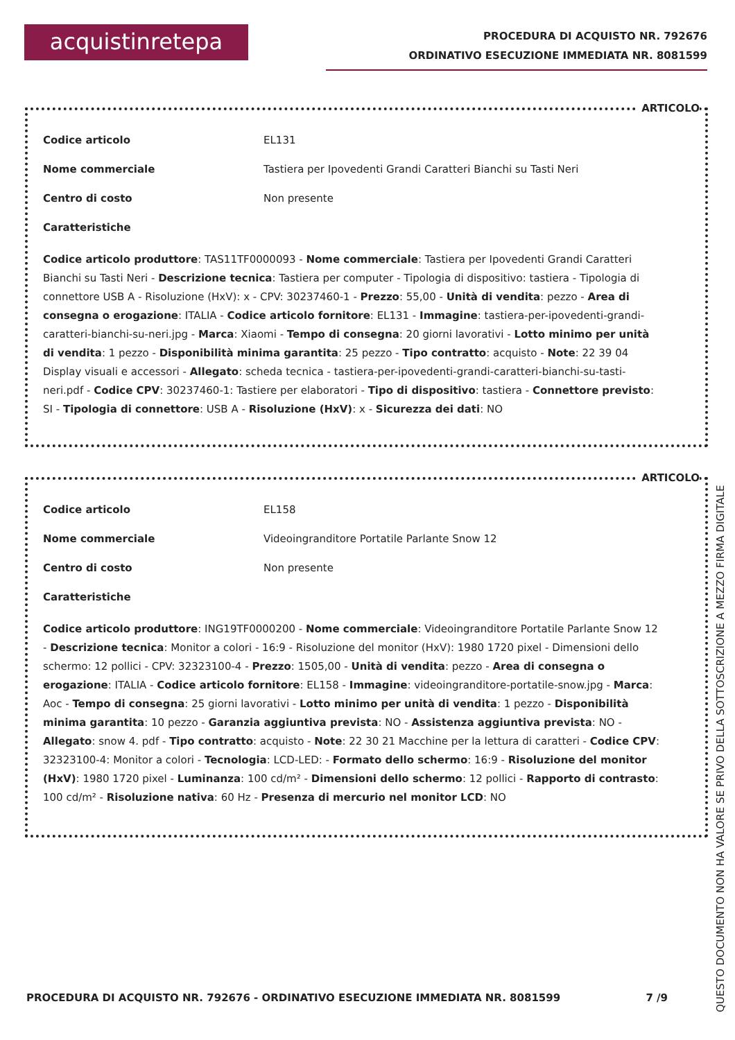acquistinretepa
PROCEDURA DI ACQUISTO NR. 792676
ORDINATIVO ESECUZIONE IMMEDIATA NR. 8081599
ARTICOLO
Codice articolo EL131
Nome commerciale Tastiera per Ipovedenti Grandi Caratteri Bianchi su Tasti Neri
Centro di costo Non presente
Caratteristiche
Codice articolo produttore: TAS11TF0000093 - Nome commerciale: Tastiera per Ipovedenti Grandi Caratteri Bianchi su Tasti Neri - Descrizione tecnica: Tastiera per computer - Tipologia di dispositivo: tastiera - Tipologia di connettore USB A - Risoluzione (HxV): x - CPV: 30237460-1 - Prezzo: 55,00 - Unità di vendita: pezzo - Area di consegna o erogazione: ITALIA - Codice articolo fornitore: EL131 - Immagine: tastiera-per-ipovedenti-grandi-caratteri-bianchi-su-neri.jpg - Marca: Xiaomi - Tempo di consegna: 20 giorni lavorativi - Lotto minimo per unità di vendita: 1 pezzo - Disponibilità minima garantita: 25 pezzo - Tipo contratto: acquisto - Note: 22 39 04 Display visuali e accessori - Allegato: scheda tecnica - tastiera-per-ipovedenti-grandi-caratteri-bianchi-su-tasti-neri.pdf - Codice CPV: 30237460-1: Tastiere per elaboratori - Tipo di dispositivo: tastiera - Connettore previsto: SI - Tipologia di connettore: USB A - Risoluzione (HxV): x - Sicurezza dei dati: NO
ARTICOLO
Codice articolo EL158
Nome commerciale Videoingranditore Portatile Parlante Snow 12
Centro di costo Non presente
Caratteristiche
Codice articolo produttore: ING19TF0000200 - Nome commerciale: Videoingranditore Portatile Parlante Snow 12 - Descrizione tecnica: Monitor a colori - 16:9 - Risoluzione del monitor (HxV): 1980 1720 pixel - Dimensioni dello schermo: 12 pollici - CPV: 32323100-4 - Prezzo: 1505,00 - Unità di vendita: pezzo - Area di consegna o erogazione: ITALIA - Codice articolo fornitore: EL158 - Immagine: videoingranditore-portatile-snow.jpg - Marca: Aoc - Tempo di consegna: 25 giorni lavorativi - Lotto minimo per unità di vendita: 1 pezzo - Disponibilità minima garantita: 10 pezzo - Garanzia aggiuntiva prevista: NO - Assistenza aggiuntiva prevista: NO - Allegato: snow 4. pdf - Tipo contratto: acquisto - Note: 22 30 21 Macchine per la lettura di caratteri - Codice CPV: 32323100-4: Monitor a colori - Tecnologia: LCD-LED: - Formato dello schermo: 16:9 - Risoluzione del monitor (HxV): 1980 1720 pixel - Luminanza: 100 cd/m² - Dimensioni dello schermo: 12 pollici - Rapporto di contrasto: 100 cd/m² - Risoluzione nativa: 60 Hz - Presenza di mercurio nel monitor LCD: NO
PROCEDURA DI ACQUISTO NR. 792676 - ORDINATIVO ESECUZIONE IMMEDIATA NR. 8081599 7 /9
QUESTO DOCUMENTO NON HA VALORE SE PRIVO DELLA SOTTOSCRIZIONE A MEZZO FIRMA DIGITALE